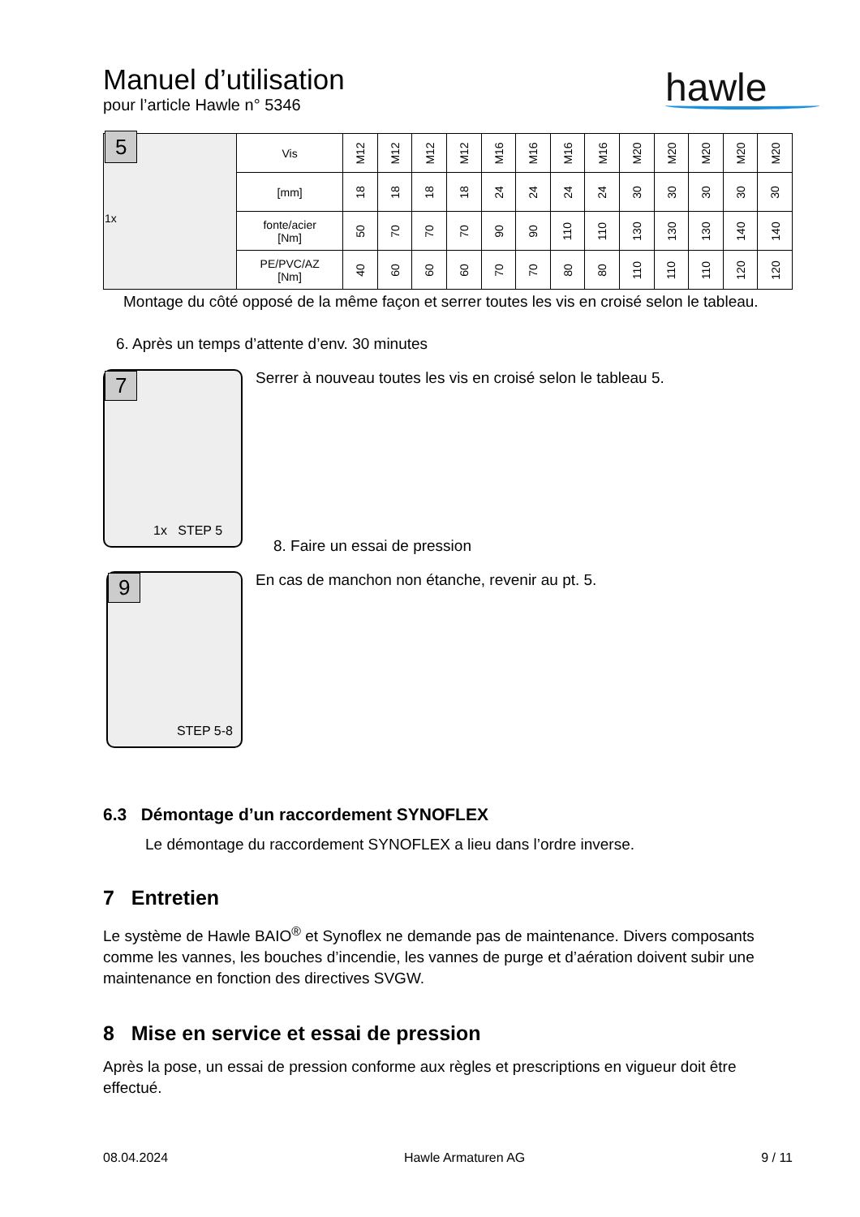Manuel d’utilisation
pour l’article Hawle n° 5346
hawle
| 5 1x | Vis | M12 | M12 | M12 | M12 | M16 | M16 | M16 | M16 | M20 | M20 | M20 | M20 | M20 |
| | [mm] | 18 | 18 | 18 | 18 | 24 | 24 | 24 | 24 | 30 | 30 | 30 | 30 | 30 |
| | fonte/acier [Nm] | 50 | 70 | 70 | 70 | 90 | 90 | 110 | 110 | 130 | 130 | 130 | 140 | 140 |
| | PE/PVC/AZ [Nm] | 40 | 60 | 60 | 60 | 70 | 70 | 80 | 80 | 110 | 110 | 110 | 120 | 120 |
Montage du côté opposé de la même façon et serrer toutes les vis en croisé selon le tableau.
6. Après un temps d’attente d’env. 30 minutes
7
1x STEP 5
Serrer à nouveau toutes les vis en croisé selon le tableau 5.
8. Faire un essai de pression
9
STEP 5-8
En cas de manchon non étanche, revenir au pt. 5.
6.3 Démontage d’un raccordement SYNOFLEX
Le démontage du raccordement SYNOFLEX a lieu dans l’ordre inverse.
7 Entretien
Le système de Hawle BAIO<sup>®</sup> et Synoflex ne demande pas de maintenance. Divers composants comme les vannes, les bouches d’incendie, les vannes de purge et d’aération doivent subir une maintenance en fonction des directives SVGW.
8 Mise en service et essai de pression
Après la pose, un essai de pression conforme aux règles et prescriptions en vigueur doit être effectué.
08.04.2024 Hawle Armaturen AG 9 / 11